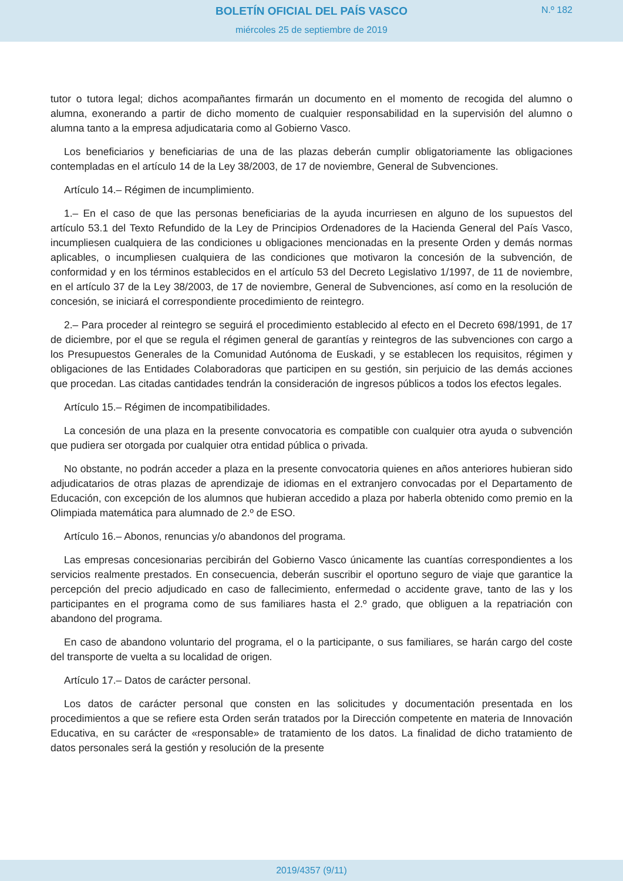BOLETÍN OFICIAL DEL PAÍS VASCO
miércoles 25 de septiembre de 2019
N.º 182
tutor o tutora legal; dichos acompañantes firmarán un documento en el momento de recogida del alumno o alumna, exonerando a partir de dicho momento de cualquier responsabilidad en la supervisión del alumno o alumna tanto a la empresa adjudicataria como al Gobierno Vasco.
Los beneficiarios y beneficiarias de una de las plazas deberán cumplir obligatoriamente las obligaciones contempladas en el artículo 14 de la Ley 38/2003, de 17 de noviembre, General de Subvenciones.
Artículo 14.– Régimen de incumplimiento.
1.– En el caso de que las personas beneficiarias de la ayuda incurriesen en alguno de los supuestos del artículo 53.1 del Texto Refundido de la Ley de Principios Ordenadores de la Hacienda General del País Vasco, incumpliesen cualquiera de las condiciones u obligaciones mencionadas en la presente Orden y demás normas aplicables, o incumpliesen cualquiera de las condiciones que motivaron la concesión de la subvención, de conformidad y en los términos establecidos en el artículo 53 del Decreto Legislativo 1/1997, de 11 de noviembre, en el artículo 37 de la Ley 38/2003, de 17 de noviembre, General de Subvenciones, así como en la resolución de concesión, se iniciará el correspondiente procedimiento de reintegro.
2.– Para proceder al reintegro se seguirá el procedimiento establecido al efecto en el Decreto 698/1991, de 17 de diciembre, por el que se regula el régimen general de garantías y reintegros de las subvenciones con cargo a los Presupuestos Generales de la Comunidad Autónoma de Euskadi, y se establecen los requisitos, régimen y obligaciones de las Entidades Colaboradoras que participen en su gestión, sin perjuicio de las demás acciones que procedan. Las citadas cantidades tendrán la consideración de ingresos públicos a todos los efectos legales.
Artículo 15.– Régimen de incompatibilidades.
La concesión de una plaza en la presente convocatoria es compatible con cualquier otra ayuda o subvención que pudiera ser otorgada por cualquier otra entidad pública o privada.
No obstante, no podrán acceder a plaza en la presente convocatoria quienes en años anteriores hubieran sido adjudicatarios de otras plazas de aprendizaje de idiomas en el extranjero convocadas por el Departamento de Educación, con excepción de los alumnos que hubieran accedido a plaza por haberla obtenido como premio en la Olimpiada matemática para alumnado de 2.º de ESO.
Artículo 16.– Abonos, renuncias y/o abandonos del programa.
Las empresas concesionarias percibirán del Gobierno Vasco únicamente las cuantías correspondientes a los servicios realmente prestados. En consecuencia, deberán suscribir el oportuno seguro de viaje que garantice la percepción del precio adjudicado en caso de fallecimiento, enfermedad o accidente grave, tanto de las y los participantes en el programa como de sus familiares hasta el 2.º grado, que obliguen a la repatriación con abandono del programa.
En caso de abandono voluntario del programa, el o la participante, o sus familiares, se harán cargo del coste del transporte de vuelta a su localidad de origen.
Artículo 17.– Datos de carácter personal.
Los datos de carácter personal que consten en las solicitudes y documentación presentada en los procedimientos a que se refiere esta Orden serán tratados por la Dirección competente en materia de Innovación Educativa, en su carácter de «responsable» de tratamiento de los datos. La finalidad de dicho tratamiento de datos personales será la gestión y resolución de la presente
2019/4357 (9/11)